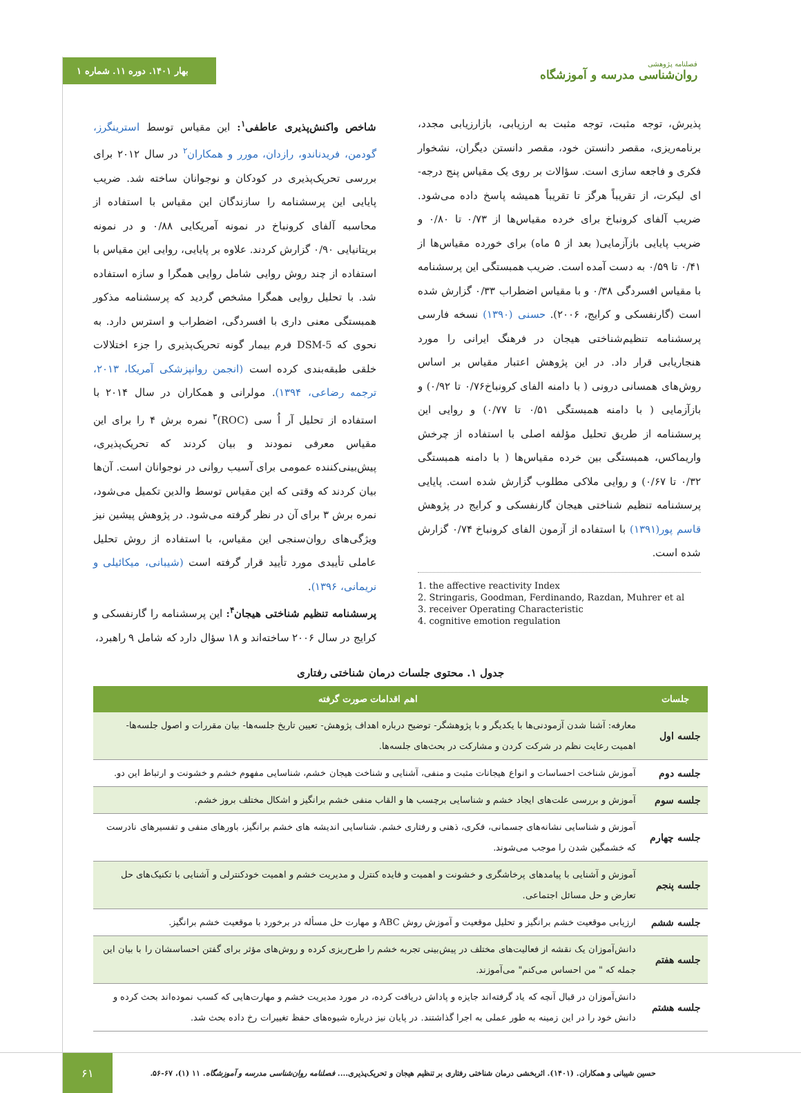بهار ۱۴۰۱. دوره ۱۱. شماره ۱
فصلنامه پژوهشی
روان‌شناسی مدرسه و آموزشگاه
شاخص واکنش‌پذیری عاطفی<sup>۱</sup>: این مقیاس توسط استرینگرز، گودمن، فریدناندو، رازدان، مورر و همکاران<sup>۲</sup> در سال ۲۰۱۲ برای بررسی تحریک‌پذیری در کودکان و نوجوانان ساخته شد. ضریب پایایی این پرسشنامه را سازندگان این مقیاس با استفاده از محاسبه آلفای کرونباخ در نمونه آمریکایی ۰/۸۸ و در نمونه بریتانیایی ۰/۹۰ گزارش کردند. علاوه بر پایایی، روایی این مقیاس با استفاده از چند روش روایی شامل روایی همگرا و سازه استفاده شد. با تحلیل روایی همگرا مشخص گردید که پرسشنامه مذکور همبستگی معنی داری با افسردگی، اضطراب و استرس دارد. به نحوی که DSM-5 فرم بیمار گونه تحریک‌پذیری را جزء اختلالات خلقی طبقه‌بندی کرده است (انجمن روانپزشکی آمریکا، ۲۰۱۳، ترجمه رضاعی، ۱۳۹۴). مولرانی و همکاران در سال ۲۰۱۴ با استفاده از تحلیل آر اُ سی (ROC)<sup>۳</sup> نمره برش ۴ را برای این مقیاس معرفی نمودند و بیان کردند که تحریک‌پذیری، پیش‌بینی‌کننده عمومی برای آسیب روانی در نوجوانان است. آن‌ها بیان کردند که وقتی که این مقیاس توسط والدین تکمیل می‌شود، نمره برش ۳ برای آن در نظر گرفته می‌شود. در پژوهش پیشین نیز ویژگی‌های روان‌سنجی این مقیاس، با استفاده از روش تحلیل عاملی تأییدی مورد تأیید قرار گرفته است (شیبانی، میکائیلی و نریمانی، ۱۳۹۶).
پرسشنامه تنظیم شناختی هیجان<sup>۴</sup>: این پرسشنامه را گارنفسکی و کرایج در سال ۲۰۰۶ ساخته‌اند و ۱۸ سؤال دارد که شامل ۹ راهبرد،
پذیرش، توجه مثبت، توجه مثبت به ارزیابی، بازارزیابی مجدد، برنامه‌ریزی، مقصر دانستن خود، مقصر دانستن دیگران، نشخوار فکری و فاجعه سازی است. سؤالات بر روی یک مقیاس پنج درجه-ای لیکرت، از تقریباً هرگز تا تقریباً همیشه پاسخ داده می‌شود. ضریب آلفای کرونباخ برای خرده مقیاس‌ها از ۰/۷۳ تا ۰/۸۰ و ضریب پایایی بازآزمایی( بعد از ۵ ماه) برای خورده مقیاس‌ها از ۰/۴۱ تا ۰/۵۹ به دست آمده است. ضریب همبستگی این پرسشنامه با مقیاس افسردگی ۰/۳۸ و با مقیاس اضطراب ۰/۳۳ گزارش شده است (گارنفسکی و کرایج، ۲۰۰۶). حسنی (۱۳۹۰) نسخه فارسی پرسشنامه تنظیم‌شناختی هیجان در فرهنگ ایرانی را مورد هنجاریابی قرار داد. در این پژوهش اعتبار مقیاس بر اساس روش‌های همسانی درونی ( با دامنه الفای کرونباخ۰/۷۶ تا ۰/۹۲) و بازآزمایی ( با دامنه همبستگی ۰/۵۱ تا ۰/۷۷) و روایی این پرسشنامه از طریق تحلیل مؤلفه اصلی با استفاده از چرخش واریماکس، همبستگی بین خرده مقیاس‌ها ( با دامنه همبستگی ۰/۳۲ تا ۰/۶۷) و روایی ملاکی مطلوب گزارش شده است. پایایی پرسشنامه تنظیم شناختی هیجان گارنفسکی و کرایج در پژوهش قاسم پور(۱۳۹۱) با استفاده از آزمون الفای کرونباخ ۰/۷۴ گزارش شده است.
1. the affective reactivity Index
2. Stringaris, Goodman, Ferdinando, Razdan, Muhrer et al
3. receiver Operating Characteristic
4. cognitive emotion regulation
جدول ۱. محتوی جلسات درمان شناختی رفتاری
| جلسات | اهم اقدامات صورت گرفته |
| --- | --- |
| جلسه اول | معارفه: آشنا شدن آزمودنی‌ها با یکدیگر و با پژوهشگر- توضیح درباره اهداف پژوهش- تعیین تاریخ جلسه‌ها- بیان مقررات و اصول جلسه‌ها- اهمیت رعایت نظم در شرکت کردن و مشارکت در بحث‌های جلسه‌ها. |
| جلسه دوم | آموزش شناخت احساسات و انواع هیجانات مثبت و منفی، آشنایی و شناخت هیجان خشم، شناسایی مفهوم خشم و خشونت و ارتباط این دو. |
| جلسه سوم | آموزش و بررسی علت‌های ایجاد خشم و شناسایی برچسب ها و القاب منفی خشم برانگیز و اشکال مختلف بروز خشم. |
| جلسه چهارم | آموزش و شناسایی نشانه‌های جسمانی، فکری، ذهنی و رفتاری خشم. شناسایی اندیشه های خشم برانگیز، باورهای منفی و تفسیرهای نادرست که خشمگین شدن را موجب می‌شوند. |
| جلسه پنجم | آموزش و آشنایی با پیامدهای پرخاشگری و خشونت و اهمیت و فایده کنترل و مدیریت خشم و اهمیت خودکنترلی و آشنایی با تکنیک‌های حل تعارض و حل مسائل اجتماعی. |
| جلسه ششم | ارزیابی موقعیت خشم برانگیز و تحلیل موقعیت و آموزش روش ABC و مهارت حل مسأله در برخورد با موقعیت خشم برانگیز. |
| جلسه هفتم | دانش‌آموزان یک نقشه از فعالیت‌های مختلف در پیش‌بینی تجربه خشم را طرح‌ریزی کرده و روش‌های مؤثر برای گفتن احساسشان را با بیان این جمله که " من احساس می‌کنم" می‌آموزند. |
| جلسه هشتم | دانش‌آموزان در قبال آنچه که یاد گرفته‌اند جایزه و پاداش دریافت کرده، در مورد مدیریت خشم و مهارت‌هایی که کسب نموده‌اند بحث کرده و دانش خود را در این زمینه به طور عملی به اجرا گذاشتند. در پایان نیز درباره شیوه‌های حفظ تغییرات رخ داده بحث شد. |
۶۱
حسین شیبانی و همکاران. (۱۴۰۱). اثربخشی درمان شناختی رفتاری بر تنظیم هیجان و تحریک‌پذیری.... فصلنامه روان‌شناسی مدرسه و آموزشگاه. ۱۱ (۱)، ۶۷-۵۶.